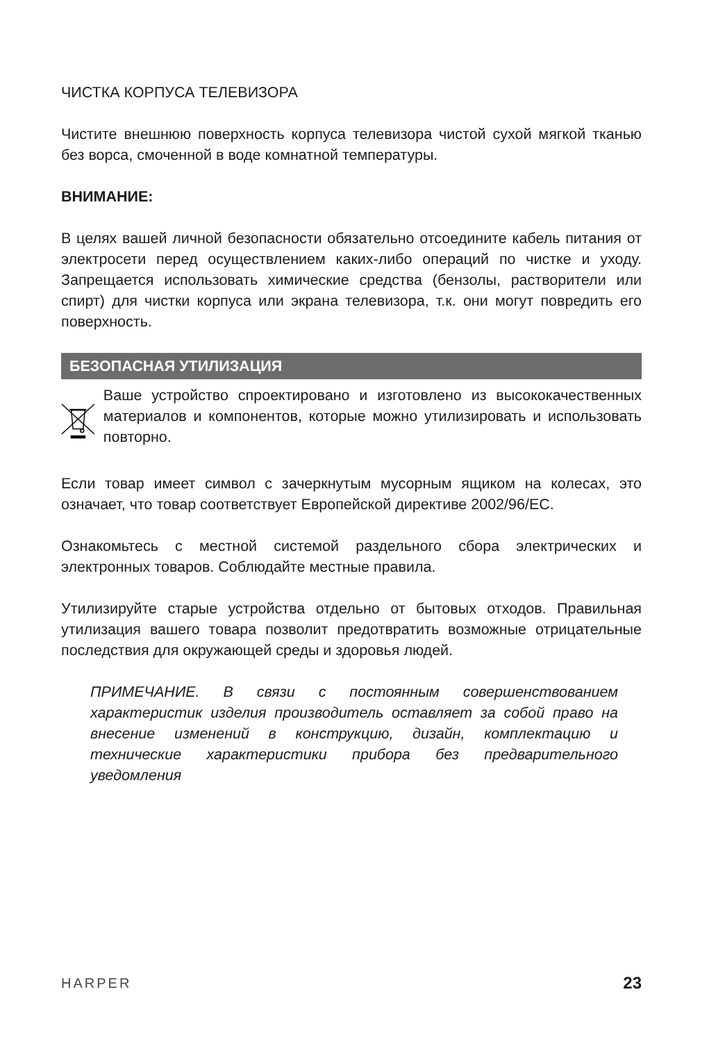ЧИСТКА КОРПУСА ТЕЛЕВИЗОРА
Чистите внешнюю поверхность корпуса телевизора чистой сухой мягкой тканью без ворса, смоченной в воде комнатной температуры.
ВНИМАНИЕ:
В целях вашей личной безопасности обязательно отсоедините кабель питания от электросети перед осуществлением каких-либо операций по чистке и уходу. Запрещается использовать химические средства (бензолы, растворители или спирт) для чистки корпуса или экрана телевизора, т.к. они могут повредить его поверхность.
БЕЗОПАСНАЯ УТИЛИЗАЦИЯ
Ваше устройство спроектировано и изготовлено из высококачественных материалов и компонентов, которые можно утилизировать и использовать повторно.
Если товар имеет символ с зачеркнутым мусорным ящиком на колесах, это означает, что товар соответствует Европейской директиве 2002/96/EC.
Ознакомьтесь с местной системой раздельного сбора электрических и электронных товаров. Соблюдайте местные правила.
Утилизируйте старые устройства отдельно от бытовых отходов. Правильная утилизация вашего товара позволит предотвратить возможные отрицательные последствия для окружающей среды и здоровья людей.
ПРИМЕЧАНИЕ. В связи с постоянным совершенствованием характеристик изделия производитель оставляет за собой право на внесение изменений в конструкцию, дизайн, комплектацию и технические характеристики прибора без предварительного уведомления
HARPER 23